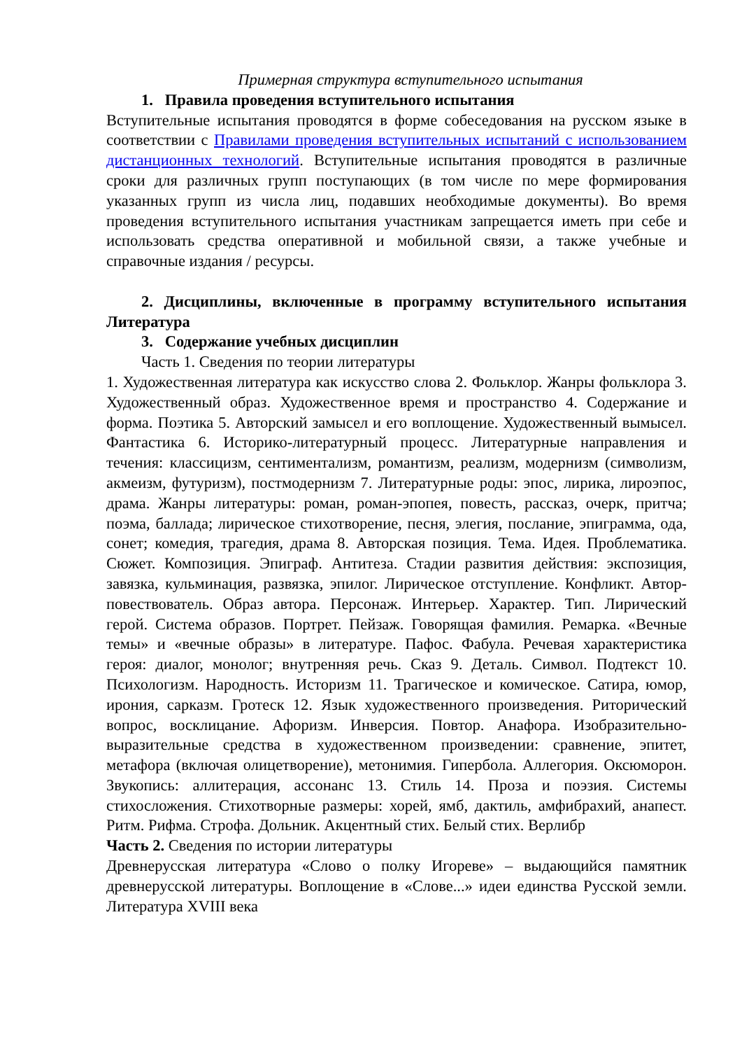Примерная структура вступительного испытания
1. Правила проведения вступительного испытания
Вступительные испытания проводятся в форме собеседования на русском языке в соответствии с Правилами проведения вступительных испытаний с использованием дистанционных технологий. Вступительные испытания проводятся в различные сроки для различных групп поступающих (в том числе по мере формирования указанных групп из числа лиц, подавших необходимые документы). Во время проведения вступительного испытания участникам запрещается иметь при себе и использовать средства оперативной и мобильной связи, а также учебные и справочные издания / ресурсы.
2. Дисциплины, включенные в программу вступительного испытания Литература
3. Содержание учебных дисциплин
Часть 1. Сведения по теории литературы
1. Художественная литература как искусство слова 2. Фольклор. Жанры фольклора 3. Художественный образ. Художественное время и пространство 4. Содержание и форма. Поэтика 5. Авторский замысел и его воплощение. Художественный вымысел. Фантастика 6. Историко-литературный процесс. Литературные направления и течения: классицизм, сентиментализм, романтизм, реализм, модернизм (символизм, акмеизм, футуризм), постмодернизм 7. Литературные роды: эпос, лирика, лироэпос, драма. Жанры литературы: роман, роман-эпопея, повесть, рассказ, очерк, притча; поэма, баллада; лирическое стихотворение, песня, элегия, послание, эпиграмма, ода, сонет; комедия, трагедия, драма 8. Авторская позиция. Тема. Идея. Проблематика. Сюжет. Композиция. Эпиграф. Антитеза. Стадии развития действия: экспозиция, завязка, кульминация, развязка, эпилог. Лирическое отступление. Конфликт. Автор-повествователь. Образ автора. Персонаж. Интерьер. Характер. Тип. Лирический герой. Система образов. Портрет. Пейзаж. Говорящая фамилия. Ремарка. «Вечные темы» и «вечные образы» в литературе. Пафос. Фабула. Речевая характеристика героя: диалог, монолог; внутренняя речь. Сказ 9. Деталь. Символ. Подтекст 10. Психологизм. Народность. Историзм 11. Трагическое и комическое. Сатира, юмор, ирония, сарказм. Гротеск 12. Язык художественного произведения. Риторический вопрос, восклицание. Афоризм. Инверсия. Повтор. Анафора. Изобразительно-выразительные средства в художественном произведении: сравнение, эпитет, метафора (включая олицетворение), метонимия. Гипербола. Аллегория. Оксюморон. Звукопись: аллитерация, ассонанс 13. Стиль 14. Проза и поэзия. Системы стихосложения. Стихотворные размеры: хорей, ямб, дактиль, амфибрахий, анапест. Ритм. Рифма. Строфа. Дольник. Акцентный стих. Белый стих. Верлибр
Часть 2. Сведения по истории литературы
Древнерусская литература «Слово о полку Игореве» – выдающийся памятник древнерусской литературы. Воплощение в «Слове...» идеи единства Русской земли. Литература XVIII века